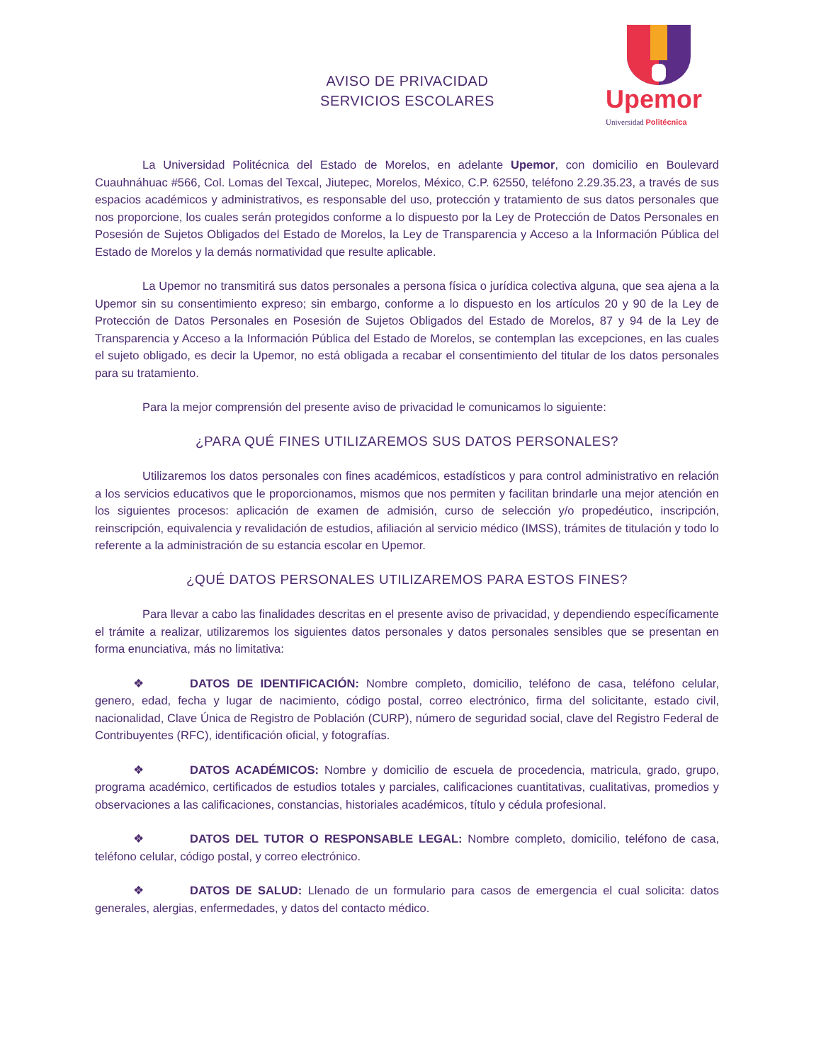AVISO DE PRIVACIDAD
SERVICIOS ESCOLARES
Upemor
Universidad Politécnica
La Universidad Politécnica del Estado de Morelos, en adelante Upemor, con domicilio en Boulevard Cuauhnáhuac #566, Col. Lomas del Texcal, Jiutepec, Morelos, México, C.P. 62550, teléfono 2.29.35.23, a través de sus espacios académicos y administrativos, es responsable del uso, protección y tratamiento de sus datos personales que nos proporcione, los cuales serán protegidos conforme a lo dispuesto por la Ley de Protección de Datos Personales en Posesión de Sujetos Obligados del Estado de Morelos, la Ley de Transparencia y Acceso a la Información Pública del Estado de Morelos y la demás normatividad que resulte aplicable.
La Upemor no transmitirá sus datos personales a persona física o jurídica colectiva alguna, que sea ajena a la Upemor sin su consentimiento expreso; sin embargo, conforme a lo dispuesto en los artículos 20 y 90 de la Ley de Protección de Datos Personales en Posesión de Sujetos Obligados del Estado de Morelos, 87 y 94 de la Ley de Transparencia y Acceso a la Información Pública del Estado de Morelos, se contemplan las excepciones, en las cuales el sujeto obligado, es decir la Upemor, no está obligada a recabar el consentimiento del titular de los datos personales para su tratamiento.
Para la mejor comprensión del presente aviso de privacidad le comunicamos lo siguiente:
¿PARA QUÉ FINES UTILIZAREMOS SUS DATOS PERSONALES?
Utilizaremos los datos personales con fines académicos, estadísticos y para control administrativo en relación a los servicios educativos que le proporcionamos, mismos que nos permiten y facilitan brindarle una mejor atención en los siguientes procesos: aplicación de examen de admisión, curso de selección y/o propedéutico, inscripción, reinscripción, equivalencia y revalidación de estudios, afiliación al servicio médico (IMSS), trámites de titulación y todo lo referente a la administración de su estancia escolar en Upemor.
¿QUÉ DATOS PERSONALES UTILIZAREMOS PARA ESTOS FINES?
Para llevar a cabo las finalidades descritas en el presente aviso de privacidad, y dependiendo específicamente el trámite a realizar, utilizaremos los siguientes datos personales y datos personales sensibles que se presentan en forma enunciativa, más no limitativa:
❖ DATOS DE IDENTIFICACIÓN: Nombre completo, domicilio, teléfono de casa, teléfono celular, genero, edad, fecha y lugar de nacimiento, código postal, correo electrónico, firma del solicitante, estado civil, nacionalidad, Clave Única de Registro de Población (CURP), número de seguridad social, clave del Registro Federal de Contribuyentes (RFC), identificación oficial, y fotografías.
❖ DATOS ACADÉMICOS: Nombre y domicilio de escuela de procedencia, matricula, grado, grupo, programa académico, certificados de estudios totales y parciales, calificaciones cuantitativas, cualitativas, promedios y observaciones a las calificaciones, constancias, historiales académicos, título y cédula profesional.
❖ DATOS DEL TUTOR O RESPONSABLE LEGAL: Nombre completo, domicilio, teléfono de casa, teléfono celular, código postal, y correo electrónico.
❖ DATOS DE SALUD: Llenado de un formulario para casos de emergencia el cual solicita: datos generales, alergias, enfermedades, y datos del contacto médico.